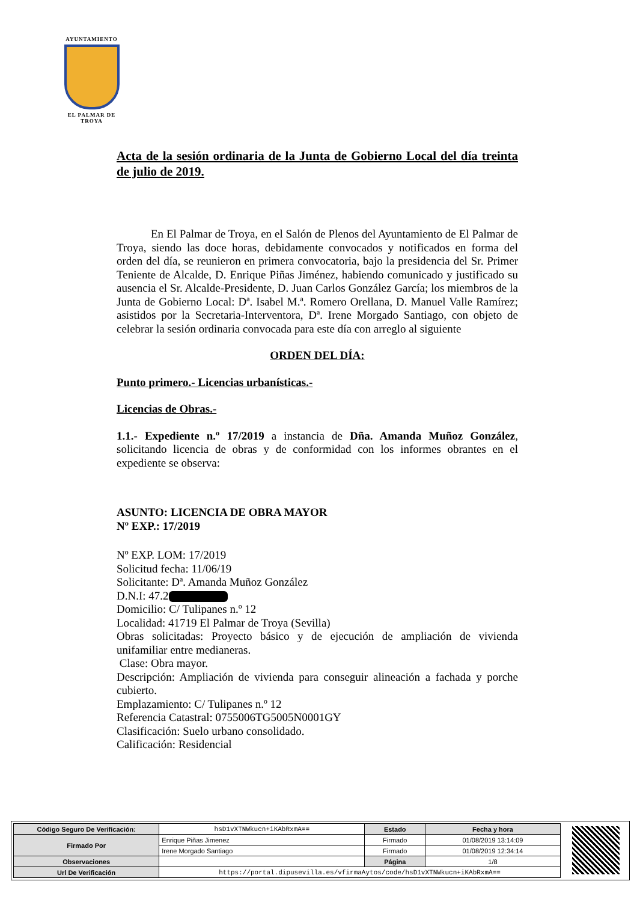AYUNTAMIENTO
EL PALMAR DE TROYA
Acta de la sesión ordinaria de la Junta de Gobierno Local del día treinta de julio de 2019.
En El Palmar de Troya, en el Salón de Plenos del Ayuntamiento de El Palmar de Troya, siendo las doce horas, debidamente convocados y notificados en forma del orden del día, se reunieron en primera convocatoria, bajo la presidencia del Sr. Primer Teniente de Alcalde, D. Enrique Piñas Jiménez, habiendo comunicado y justificado su ausencia el Sr. Alcalde-Presidente, D. Juan Carlos González García; los miembros de la Junta de Gobierno Local: Dª. Isabel M.ª. Romero Orellana, D. Manuel Valle Ramírez; asistidos por la Secretaria-Interventora, Dª. Irene Morgado Santiago, con objeto de celebrar la sesión ordinaria convocada para este día con arreglo al siguiente
ORDEN DEL DÍA:
Punto primero.- Licencias urbanísticas.-
Licencias de Obras.-
1.1.- Expediente n.º 17/2019 a instancia de Dña. Amanda Muñoz González, solicitando licencia de obras y de conformidad con los informes obrantes en el expediente se observa:
ASUNTO: LICENCIA DE OBRA MAYOR
Nº EXP.: 17/2019
Nº EXP. LOM: 17/2019
Solicitud fecha: 11/06/19
Solicitante: Dª. Amanda Muñoz González
D.N.I: 47.2
Domicilio: C/ Tulipanes n.º 12
Localidad: 41719 El Palmar de Troya (Sevilla)
Obras solicitadas: Proyecto básico y de ejecución de ampliación de vivienda unifamiliar entre medianeras.
Clase: Obra mayor.
Descripción: Ampliación de vivienda para conseguir alineación a fachada y porche cubierto.
Emplazamiento: C/ Tulipanes n.º 12
Referencia Catastral: 0755006TG5005N0001GY
Clasificación: Suelo urbano consolidado.
Calificación: Residencial
| Código Seguro De Verificación: | hsD1vXTNWkucn+iKAbRxmA== | Estado | Fecha y hora |
| Firmado Por | Enrique Piñas Jimenez | Firmado | 01/08/2019 13:14:09 |
| | Irene Morgado Santiago | Firmado | 01/08/2019 12:34:14 |
| Observaciones | | Página | 1/8 |
| Url De Verificación | https://portal.dipusevilla.es/vfirmaAytos/code/hsD1vXTNWkucn+iKAbRxmA== | | |